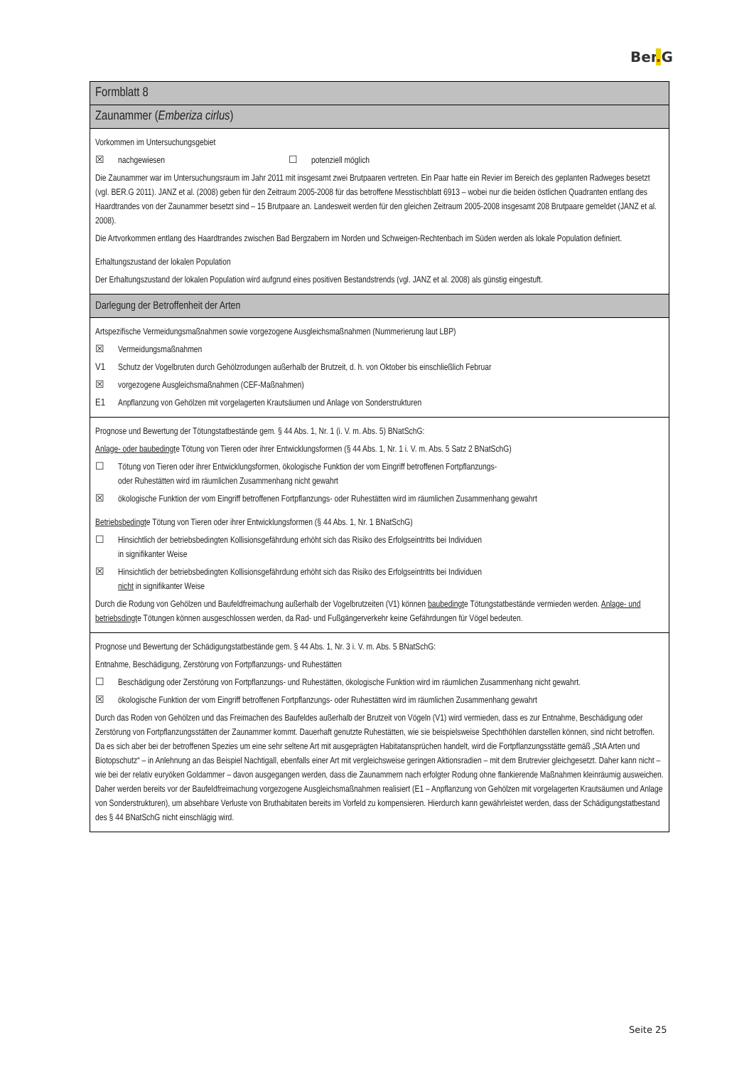Ber. G
Formblatt 8
Zaunammer (Emberiza cirlus)
Vorkommen im Untersuchungsgebiet
☒ nachgewiesen ☐ potenziell möglich
Die Zaunammer war im Untersuchungsraum im Jahr 2011 mit insgesamt zwei Brutpaaren vertreten. Ein Paar hatte ein Revier im Bereich des geplanten Radweges besetzt (vgl. BER.G 2011). JANZ et al. (2008) geben für den Zeitraum 2005-2008 für das betroffene Messtischblatt 6913 – wobei nur die beiden östlichen Quadranten entlang des Haardtrandes von der Zaunammer besetzt sind – 15 Brutpaare an. Landesweit werden für den gleichen Zeitraum 2005-2008 insgesamt 208 Brutpaare gemeldet (JANZ et al. 2008).
Die Artvorkommen entlang des Haardtrandes zwischen Bad Bergzabern im Norden und Schweigen-Rechtenbach im Süden werden als lokale Population definiert.
Erhaltungszustand der lokalen Population
Der Erhaltungszustand der lokalen Population wird aufgrund eines positiven Bestandstrends (vgl. JANZ et al. 2008) als günstig eingestuft.
Darlegung der Betroffenheit der Arten
Artspezifische Vermeidungsmaßnahmen sowie vorgezogene Ausgleichsmaßnahmen (Nummerierung laut LBP)
☒ Vermeidungsmaßnahmen
V1 Schutz der Vogelbruten durch Gehölzrodungen außerhalb der Brutzeit, d. h. von Oktober bis einschließlich Februar
☒ vorgezogene Ausgleichsmaßnahmen (CEF-Maßnahmen)
E1 Anpflanzung von Gehölzen mit vorgelagerten Krautsäumen und Anlage von Sonderstrukturen
Prognose und Bewertung der Tötungstatbestände gem. § 44 Abs. 1, Nr. 1 (i. V. m. Abs. 5) BNatSchG:
Anlage- oder baubedingte Tötung von Tieren oder ihrer Entwicklungsformen (§ 44 Abs. 1, Nr. 1 i. V. m. Abs. 5 Satz 2 BNatSchG)
☐ Tötung von Tieren oder ihrer Entwicklungsformen, ökologische Funktion der vom Eingriff betroffenen Fortpflanzungs-
oder Ruhestätten wird im räumlichen Zusammenhang nicht gewahrt
☒ ökologische Funktion der vom Eingriff betroffenen Fortpflanzungs- oder Ruhestätten wird im räumlichen Zusammenhang gewahrt
Betriebsbedingte Tötung von Tieren oder ihrer Entwicklungsformen (§ 44 Abs. 1, Nr. 1 BNatSchG)
☐ Hinsichtlich der betriebsbedingten Kollisionsgefährdung erhöht sich das Risiko des Erfolgseintritts bei Individuen
in signifikanter Weise
☒ Hinsichtlich der betriebsbedingten Kollisionsgefährdung erhöht sich das Risiko des Erfolgseintritts bei Individuen
nicht in signifikanter Weise
Durch die Rodung von Gehölzen und Baufeldfreimachung außerhalb der Vogelbrutzeiten (V1) können baubedingte Tötungstatbestände vermieden werden. Anlage- und betriebsdingte Tötungen können ausgeschlossen werden, da Rad- und Fußgängerverkehr keine Gefährdungen für Vögel bedeuten.
Prognose und Bewertung der Schädigungstatbestände gem. § 44 Abs. 1, Nr. 3 i. V. m. Abs. 5 BNatSchG:
Entnahme, Beschädigung, Zerstörung von Fortpflanzungs- und Ruhestätten
☐ Beschädigung oder Zerstörung von Fortpflanzungs- und Ruhestätten, ökologische Funktion wird im räumlichen Zusammenhang nicht gewahrt.
☒ ökologische Funktion der vom Eingriff betroffenen Fortpflanzungs- oder Ruhestätten wird im räumlichen Zusammenhang gewahrt
Durch das Roden von Gehölzen und das Freimachen des Baufeldes außerhalb der Brutzeit von Vögeln (V1) wird vermieden, dass es zur Entnahme, Beschädigung oder Zerstörung von Fortpflanzungsstätten der Zaunammer kommt. Dauerhaft genutzte Ruhestätten, wie sie beispielsweise Spechthöhlen darstellen können, sind nicht betroffen. Da es sich aber bei der betroffenen Spezies um eine sehr seltene Art mit ausgeprägten Habitatansprüchen handelt, wird die Fortpflanzungsstätte gemäß „StA Arten und Biotopschutz“ – in Anlehnung an das Beispiel Nachtigall, ebenfalls einer Art mit vergleichsweise geringen Aktionsradien – mit dem Brutrevier gleichgesetzt. Daher kann nicht – wie bei der relativ euryöken Goldammer – davon ausgegangen werden, dass die Zaunammern nach erfolgter Rodung ohne flankierende Maßnahmen kleinräumig ausweichen. Daher werden bereits vor der Baufeldfreimachung vorgezogene Ausgleichsmaßnahmen realisiert (E1 – Anpflanzung von Gehölzen mit vorgelagerten Krautsäumen und Anlage von Sonderstrukturen), um absehbare Verluste von Bruthabitaten bereits im Vorfeld zu kompensieren. Hierdurch kann gewährleistet werden, dass der Schädigungstatbestand des § 44 BNatSchG nicht einschlägig wird.
Seite 25